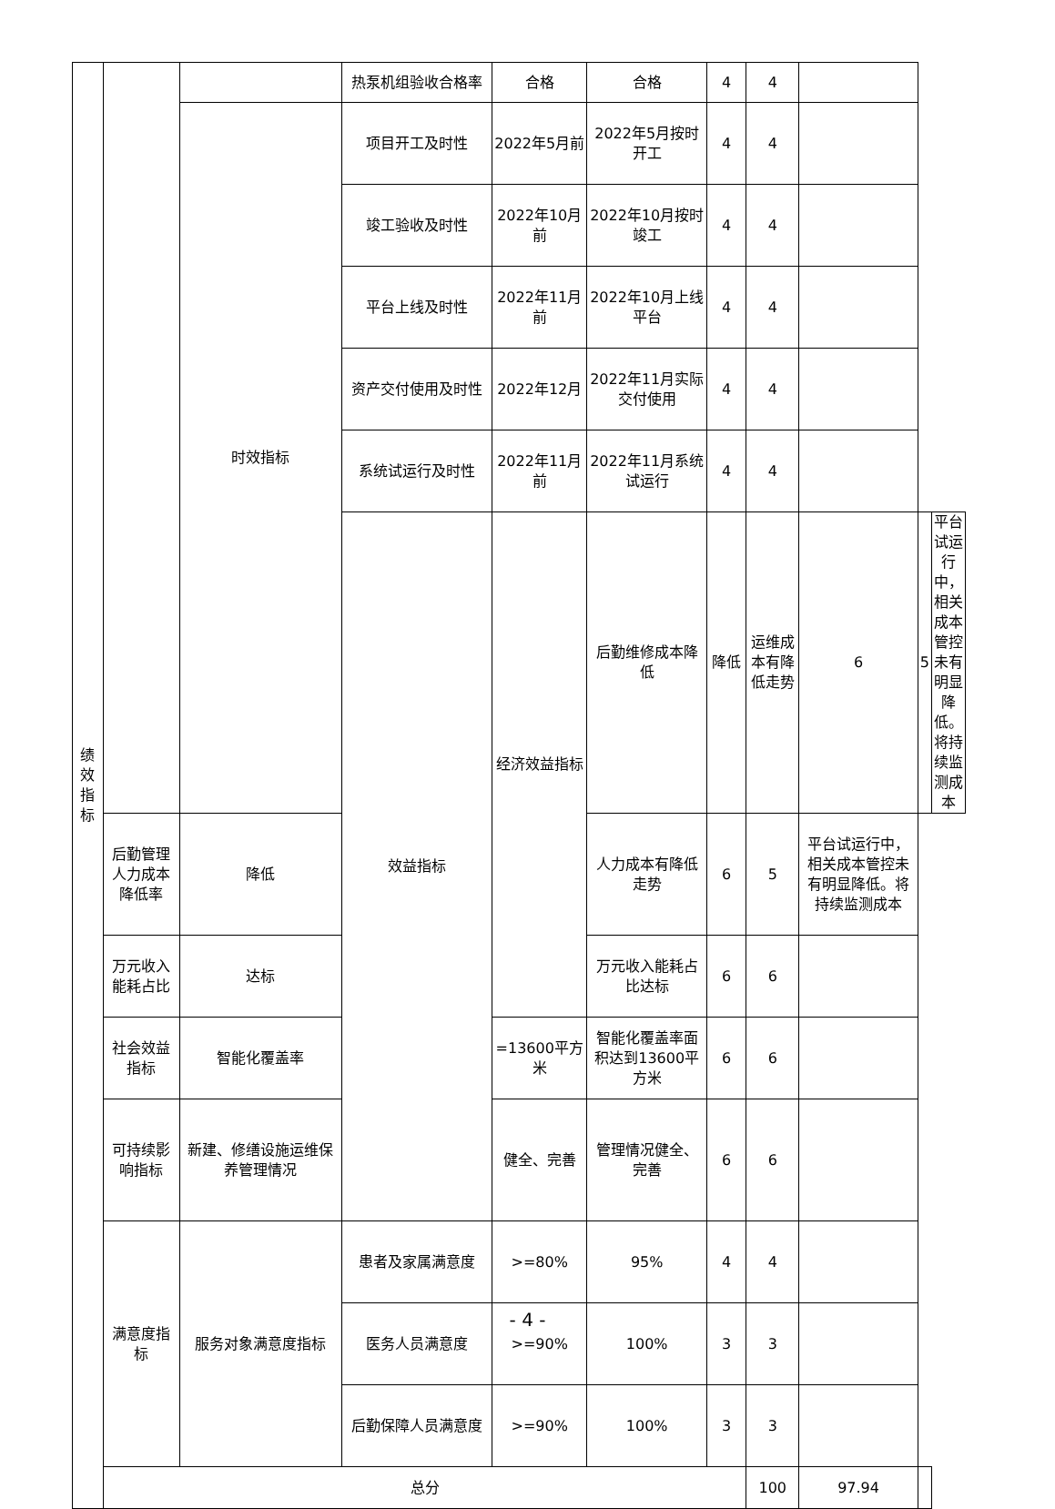| 绩 效 指 标 | | | 热泵机组验收合格率 | 合格 | 合格 | 4 | 4 | | | |
| | | 时效指标 | 项目开工及时性 | 2022年5月前 | 2022年5月按时开工 | 4 | 4 | | | |
| | | | 竣工验收及时性 | 2022年10月前 | 2022年10月按时竣工 | 4 | 4 | | | |
| | | | 平台上线及时性 | 2022年11月前 | 2022年10月上线平台 | 4 | 4 | | | |
| | | | 资产交付使用及时性 | 2022年12月 | 2022年11月实际交付使用 | 4 | 4 | | | |
| | | | 系统试运行及时性 | 2022年11月前 | 2022年11月系统试运行 | 4 | 4 | | | |
| | | | 效益指标 | 经济效益指标 | 后勤维修成本降低 | 降低 | 运维成本有降低走势 | 6 | 5 | 平台试运行中，相关成本管控未有明显降低。将持续监测成本 |
| | 后勤管理人力成本降低率 | 降低 | | | 人力成本有降低走势 | 6 | 5 | 平台试运行中，相关成本管控未有明显降低。将持续监测成本 | | |
| | 万元收入能耗占比 | 达标 | | | 万元收入能耗占比达标 | 6 | 6 | | | |
| | 社会效益指标 | 智能化覆盖率 | | =13600平方米 | 智能化覆盖率面积达到13600平方米 | 6 | 6 | | | |
| | 可持续影响指标 | 新建、修缮设施运维保养管理情况 | | 健全、完善 | 管理情况健全、完善 | 6 | 6 | | | |
| | 满意度指标 | 服务对象满意度指标 | 患者及家属满意度 | >=80% | 95% | 4 | 4 | | | |
| | | | 医务人员满意度 | >=90% | 100% | 3 | 3 | | | |
| | | | 后勤保障人员满意度 | >=90% | 100% | 3 | 3 | | | |
| | 总分 | | | | | | 100 | 97.94 | | |
- 4 -